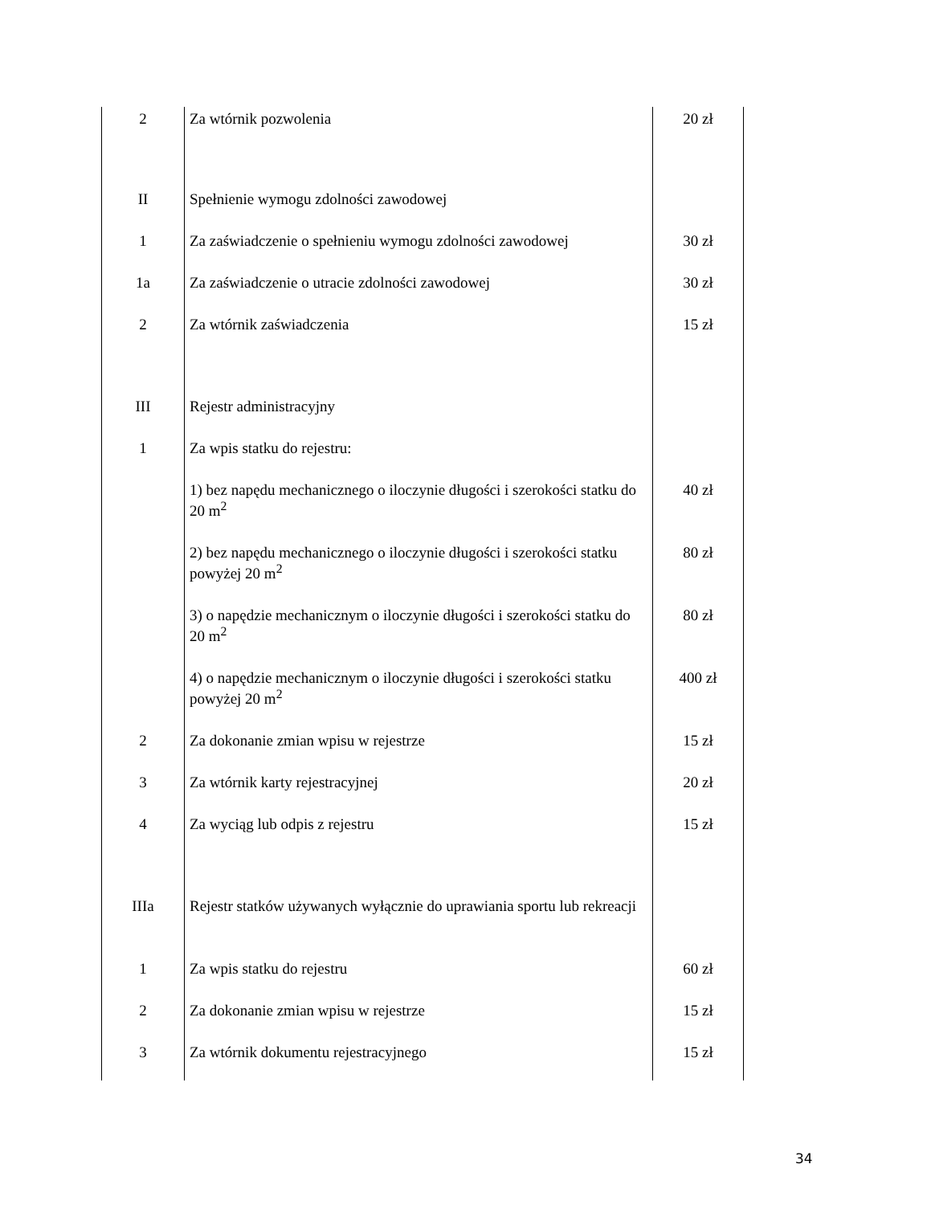| 2 | Za wtórnik pozwolenia | 20 zł |
| II | Spełnienie wymogu zdolności zawodowej | |
| 1 | Za zaświadczenie o spełnieniu wymogu zdolności zawodowej | 30 zł |
| 1a | Za zaświadczenie o utracie zdolności zawodowej | 30 zł |
| 2 | Za wtórnik zaświadczenia | 15 zł |
| III | Rejestr administracyjny | |
| 1 | Za wpis statku do rejestru: | |
| | 1) bez napędu mechanicznego o iloczynie długości i szerokości statku do 20 m<sup>2</sup> | 40 zł |
| | 2) bez napędu mechanicznego o iloczynie długości i szerokości statku powyżej 20 m<sup>2</sup> | 80 zł |
| | 3) o napędzie mechanicznym o iloczynie długości i szerokości statku do 20 m<sup>2</sup> | 80 zł |
| | 4) o napędzie mechanicznym o iloczynie długości i szerokości statku powyżej 20 m<sup>2</sup> | 400 zł |
| 2 | Za dokonanie zmian wpisu w rejestrze | 15 zł |
| 3 | Za wtórnik karty rejestracyjnej | 20 zł |
| 4 | Za wyciąg lub odpis z rejestru | 15 zł |
| IIIa | Rejestr statków używanych wyłącznie do uprawiania sportu lub rekreacji | |
| 1 | Za wpis statku do rejestru | 60 zł |
| 2 | Za dokonanie zmian wpisu w rejestrze | 15 zł |
| 3 | Za wtórnik dokumentu rejestracyjnego | 15 zł |
34